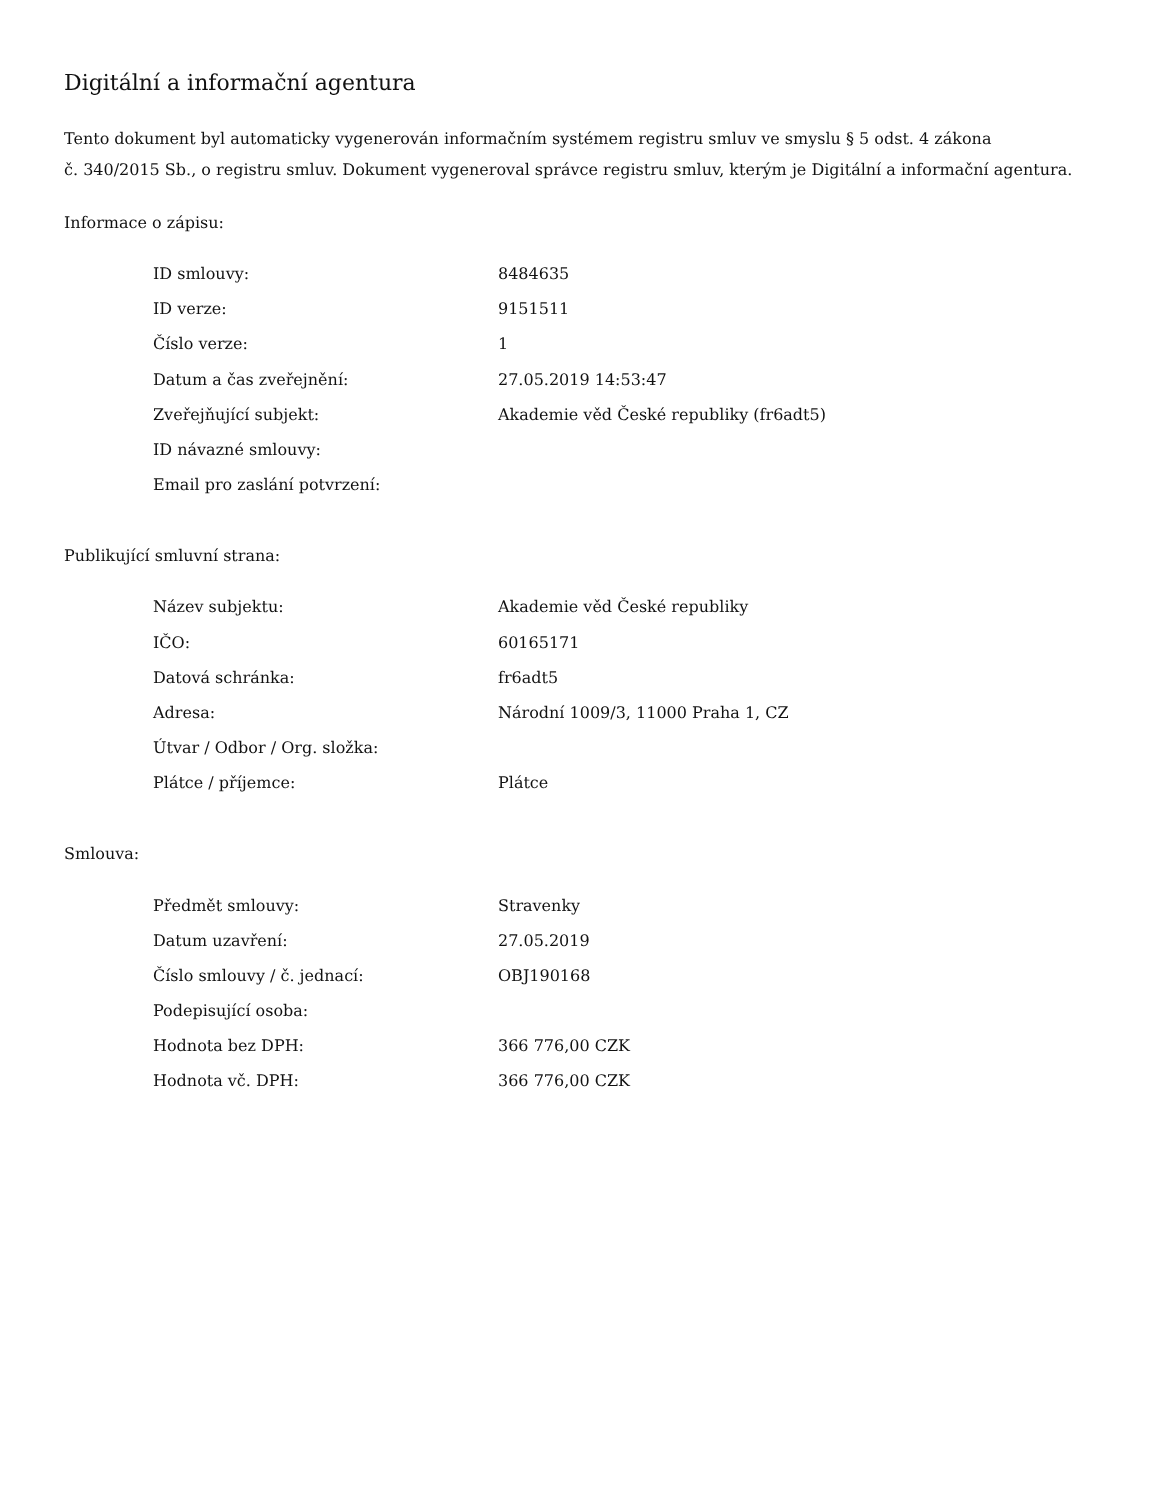Digitální a informační agentura
Tento dokument byl automaticky vygenerován informačním systémem registru smluv ve smyslu § 5 odst. 4 zákona
č. 340/2015 Sb., o registru smluv. Dokument vygeneroval správce registru smluv, kterým je Digitální a informační agentura.
Informace o zápisu:
| ID smlouvy: | 8484635 |
| ID verze: | 9151511 |
| Číslo verze: | 1 |
| Datum a čas zveřejnění: | 27.05.2019 14:53:47 |
| Zveřejňující subjekt: | Akademie věd České republiky (fr6adt5) |
| ID návazné smlouvy: | |
| Email pro zaslání potvrzení: | |
Publikující smluvní strana:
| Název subjektu: | Akademie věd České republiky |
| IČO: | 60165171 |
| Datová schránka: | fr6adt5 |
| Adresa: | Národní 1009/3, 11000 Praha 1, CZ |
| Útvar / Odbor / Org. složka: | |
| Plátce / příjemce: | Plátce |
Smlouva:
| Předmět smlouvy: | Stravenky |
| Datum uzavření: | 27.05.2019 |
| Číslo smlouvy / č. jednací: | OBJ190168 |
| Podepisující osoba: | |
| Hodnota bez DPH: | 366 776,00 CZK |
| Hodnota vč. DPH: | 366 776,00 CZK |